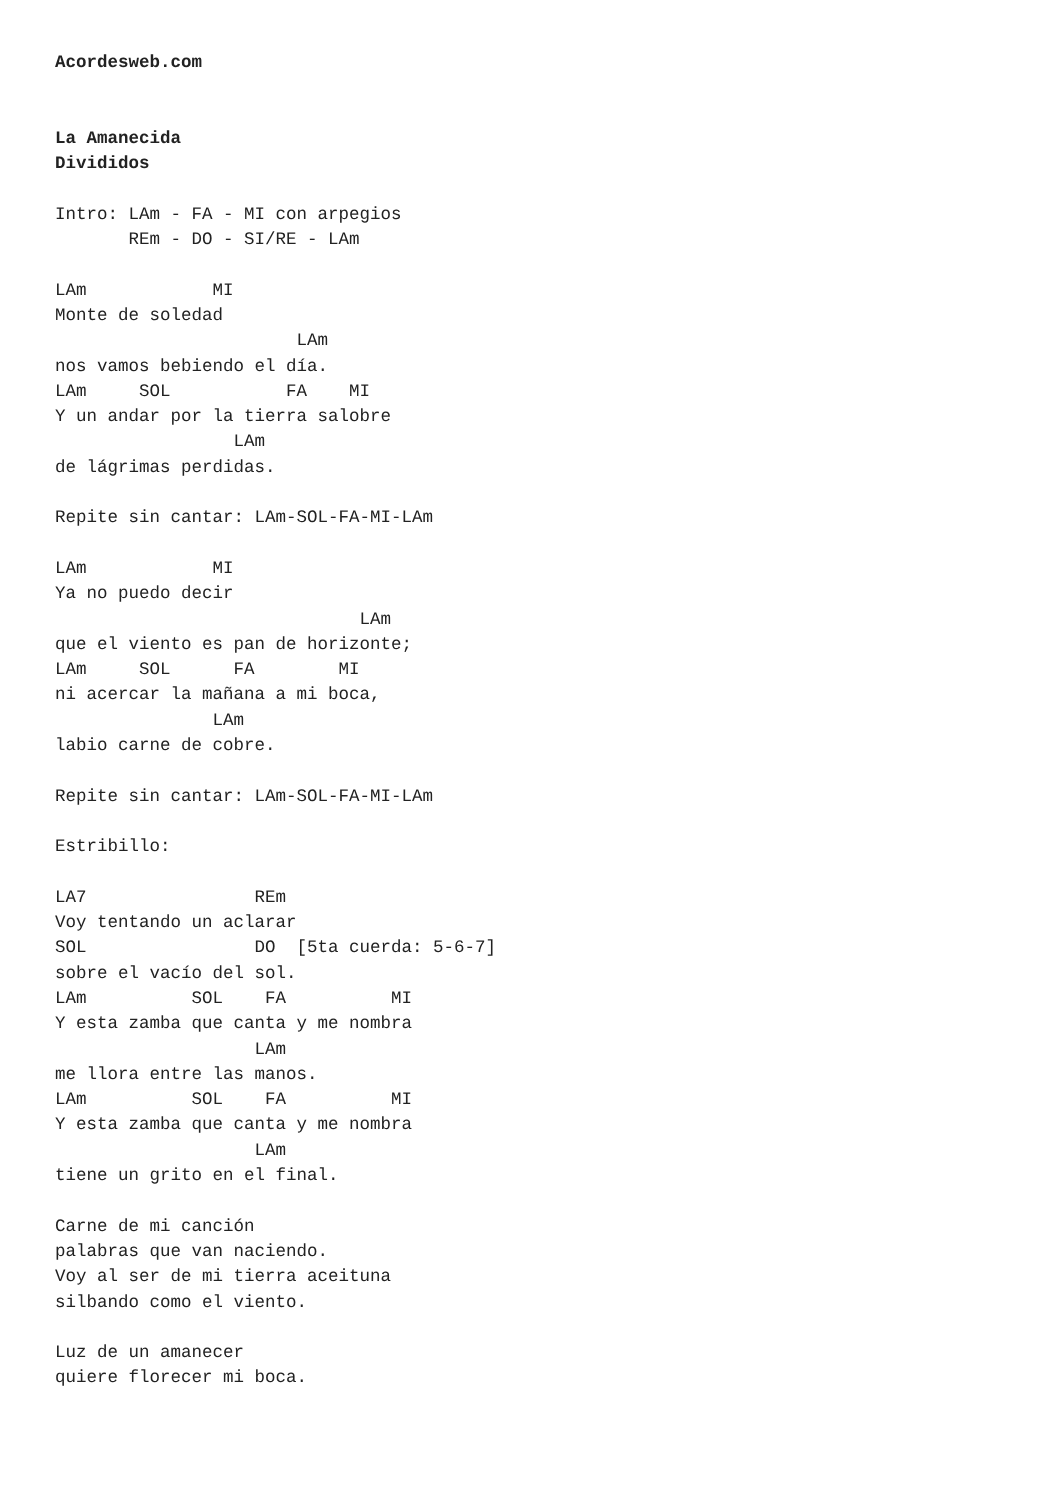Acordesweb.com


La Amanecida
Divididos

Intro: LAm - FA - MI con arpegios
       REm - DO - SI/RE - LAm

LAm            MI
Monte de soledad
                       LAm
nos vamos bebiendo el día.
LAm     SOL           FA    MI
Y un andar por la tierra salobre
                 LAm
de lágrimas perdidas.

Repite sin cantar: LAm-SOL-FA-MI-LAm

LAm            MI
Ya no puedo decir
                             LAm
que el viento es pan de horizonte;
LAm     SOL      FA        MI
ni acercar la mañana a mi boca,
               LAm
labio carne de cobre.

Repite sin cantar: LAm-SOL-FA-MI-LAm

Estribillo:

LA7                REm
Voy tentando un aclarar
SOL                DO  [5ta cuerda: 5-6-7]
sobre el vacío del sol.
LAm          SOL    FA          MI
Y esta zamba que canta y me nombra
                   LAm
me llora entre las manos.
LAm          SOL    FA          MI
Y esta zamba que canta y me nombra
                   LAm
tiene un grito en el final.

Carne de mi canción
palabras que van naciendo.
Voy al ser de mi tierra aceituna
silbando como el viento.

Luz de un amanecer
quiere florecer mi boca.